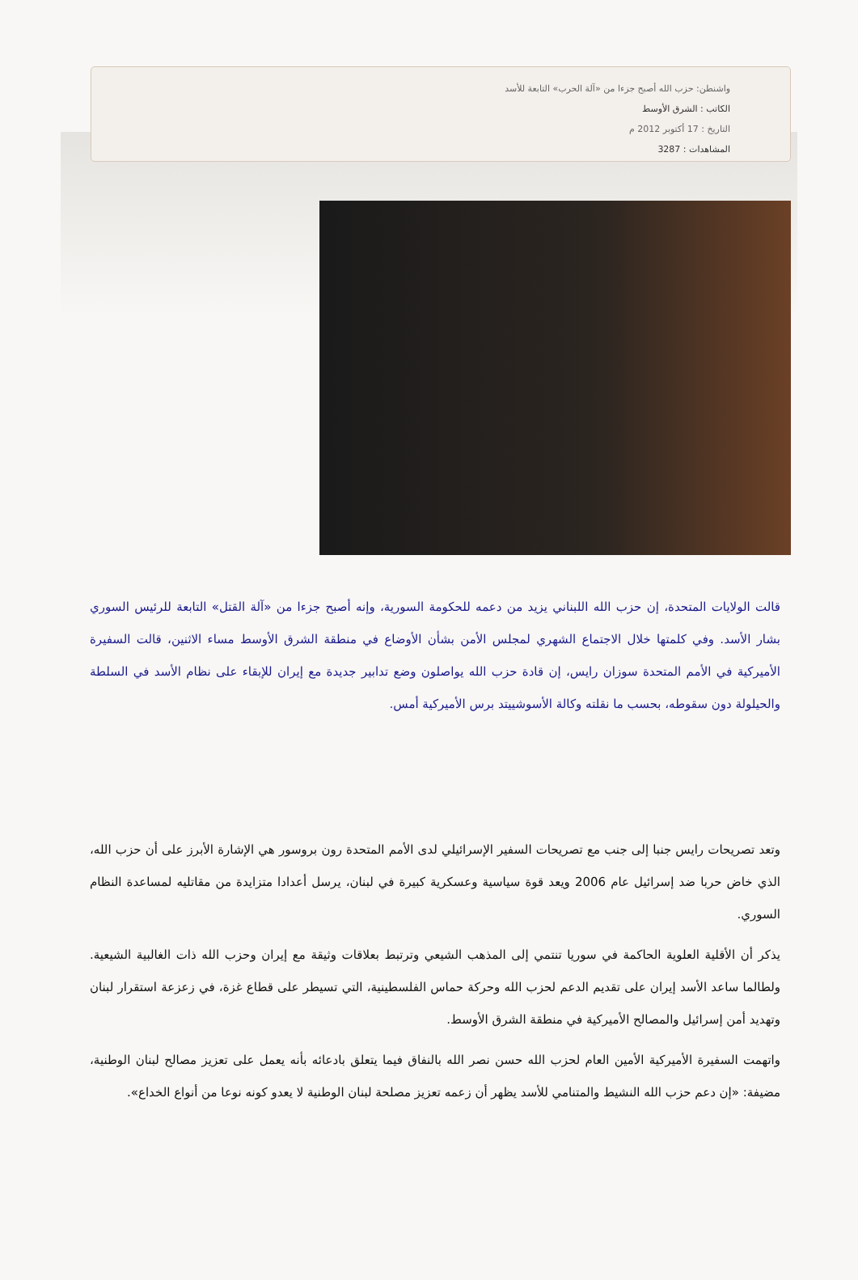واشنطن: حزب الله أصبح جزءا من «آلة الحرب» التابعة للأسد
الكاتب : الشرق الأوسط
التاريخ : 17 أكتوبر 2012 م
المشاهدات : 3287
قالت الولايات المتحدة، إن حزب الله اللبناني يزيد من دعمه للحكومة السورية، وإنه أصبح جزءا من «آلة القتل» التابعة للرئيس السوري بشار الأسد. وفي كلمتها خلال الاجتماع الشهري لمجلس الأمن بشأن الأوضاع في منطقة الشرق الأوسط مساء الاثنين، قالت السفيرة الأميركية في الأمم المتحدة سوزان رايس، إن قادة حزب الله يواصلون وضع تدابير جديدة مع إيران للإبقاء على نظام الأسد في السلطة والحيلولة دون سقوطه، بحسب ما نقلته وكالة الأسوشييتد برس الأميركية أمس.
وتعد تصريحات رايس جنبا إلى جنب مع تصريحات السفير الإسرائيلي لدى الأمم المتحدة رون بروسور هي الإشارة الأبرز على أن حزب الله، الذي خاض حربا ضد إسرائيل عام 2006 ويعد قوة سياسية وعسكرية كبيرة في لبنان، يرسل أعدادا متزايدة من مقاتليه لمساعدة النظام السوري.
يذكر أن الأقلية العلوية الحاكمة في سوريا تنتمي إلى المذهب الشيعي وترتبط بعلاقات وثيقة مع إيران وحزب الله ذات الغالبية الشيعية. ولطالما ساعد الأسد إيران على تقديم الدعم لحزب الله وحركة حماس الفلسطينية، التي تسيطر على قطاع غزة، في زعزعة استقرار لبنان وتهديد أمن إسرائيل والمصالح الأميركية في منطقة الشرق الأوسط.
واتهمت السفيرة الأميركية الأمين العام لحزب الله حسن نصر الله بالنفاق فيما يتعلق بادعائه بأنه يعمل على تعزيز مصالح لبنان الوطنية، مضيفة: «إن دعم حزب الله النشيط والمتنامي للأسد يظهر أن زعمه تعزيز مصلحة لبنان الوطنية لا يعدو كونه نوعا من أنواع الخداع».